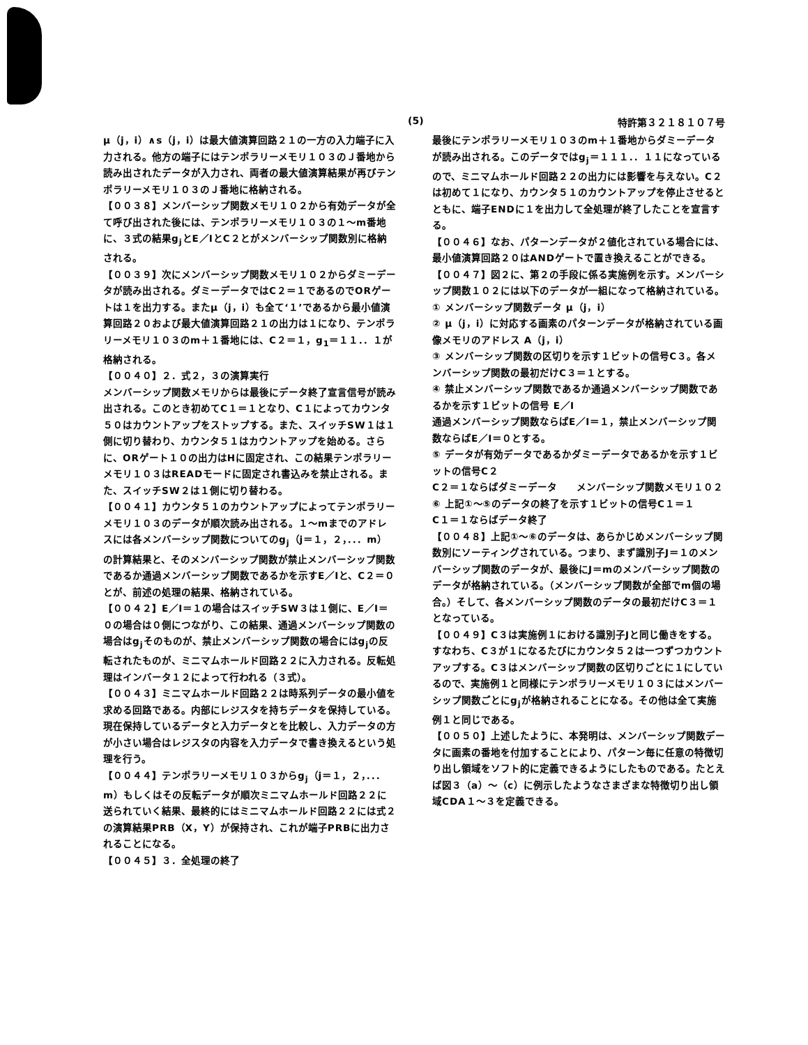(5) 特許第３２１８１０７号
μ（j，i）∧s（j，i）は最大値演算回路２１の一方の入力端子に入力される。他方の端子にはテンポラリーメモリ１０３のＪ番地から読み出されたデータが入力され、両者の最大値演算結果が再びテンポラリーメモリ１０３のＪ番地に格納される。
【００３８】メンバーシップ関数メモリ１０２から有効データが全て呼び出された後には、テンポラリーメモリ１０３の１～m番地に、３式の結果g<sub>j</sub>とE／IとC２とがメンバーシップ関数別に格納される。
【００３９】次にメンバーシップ関数メモリ１０２からダミーデータが読み出される。ダミーデータではC２＝１であるのでORゲートは１を出力する。またμ（j，i）も全て‘１’であるから最小値演算回路２０および最大値演算回路２１の出力は１になり、テンポラリーメモリ１０３のm＋１番地には、C２＝１，g<sub>1</sub>＝１１．．１が格納される。
【００４０】２．式２，３の演算実行
メンバーシップ関数メモリからは最後にデータ終了宣言信号が読み出される。このとき初めてC１＝１となり、C１によってカウンタ５０はカウントアップをストップする。また、スイッチSW１は１側に切り替わり、カウンタ５１はカウントアップを始める。さらに、ORゲート１０の出力はHに固定され、この結果テンポラリーメモリ１０３はREADモードに固定され書込みを禁止される。また、スイッチSW２は１側に切り替わる。
【００４１】カウンタ５１のカウントアップによってテンポラリーメモリ１０３のデータが順次読み出される。１～mまでのアドレスには各メンバーシップ関数についてのg<sub>j</sub>（j＝１，２，．．．m）の計算結果と、そのメンバーシップ関数が禁止メンバーシップ関数であるか通過メンバーシップ関数であるかを示すE／Iと、C２＝０とが、前述の処理の結果、格納されている。
【００４２】E／I＝１の場合はスイッチSW３は１側に、E／I＝０の場合は０側につながり、この結果、通過メンバーシップ関数の場合はg<sub>j</sub>そのものが、禁止メンバーシップ関数の場合にはg<sub>j</sub>の反転されたものが、ミニマムホールド回路２２に入力される。反転処理はインバータ１２によって行われる（３式）。
【００４３】ミニマムホールド回路２２は時系列データの最小値を求める回路である。内部にレジスタを持ちデータを保持している。現在保持しているデータと入力データとを比較し、入力データの方が小さい場合はレジスタの内容を入力データで書き換えるという処理を行う。
【００４４】テンポラリーメモリ１０３からg<sub>j</sub>（j＝１，２，．．．m）もしくはその反転データが順次ミニマムホールド回路２２に送られていく結果、最終的にはミニマムホールド回路２２には式２の演算結果PRB（X，Y）が保持され、これが端子PRBに出力されることになる。
【００４５】３．全処理の終了
最後にテンポラリーメモリ１０３のm＋１番地からダミーデータが読み出される。このデータではg<sub>j</sub>＝１１１．．１１になっているので、ミニマムホールド回路２２の出力には影響を与えない。C２は初めて１になり、カウンタ５１のカウントアップを停止させるとともに、端子ENDに１を出力して全処理が終了したことを宣言する。
【００４６】なお、パターンデータが２値化されている場合には、最小値演算回路２０はANDゲートで置き換えることができる。
【００４７】図２に、第２の手段に係る実施例を示す。メンバーシップ関数１０２には以下のデータが一組になって格納されている。
① メンバーシップ関数データ μ（j，i）
② μ（j，i）に対応する画素のパターンデータが格納されている画像メモリのアドレス A（j，i）
③ メンバーシップ関数の区切りを示す１ビットの信号C３。各メンバーシップ関数の最初だけC３＝１とする。
④ 禁止メンバーシップ関数であるか通過メンバーシップ関数であるかを示す１ビットの信号 E／I
通過メンバーシップ関数ならばE／I＝１，禁止メンバーシップ関数ならばE／I＝０とする。
⑤ データが有効データであるかダミーデータであるかを示す１ビットの信号C２
C２＝１ならばダミーデータ　　メンバーシップ関数メモリ１０２
⑥ 上記①～⑤のデータの終了を示す１ビットの信号C１＝１
C１＝１ならばデータ終了
【００４８】上記①～⑥のデータは、あらかじめメンバーシップ関数別にソーティングされている。つまり、まず識別子J＝１のメンバーシップ関数のデータが、最後にJ＝mのメンバーシップ関数のデータが格納されている。（メンバーシップ関数が全部でm個の場合。）そして、各メンバーシップ関数のデータの最初だけC３＝１となっている。
【００４９】C３は実施例１における識別子Jと同じ働きをする。すなわち、C３が１になるたびにカウンタ５２は一つずつカウントアップする。C３はメンバーシップ関数の区切りごとに１にしているので、実施例１と同様にテンポラリーメモリ１０３にはメンバーシップ関数ごとにg<sub>j</sub>が格納されることになる。その他は全て実施例１と同じである。
【００５０】上述したように、本発明は、メンバーシップ関数データに画素の番地を付加することにより、パターン毎に任意の特徴切り出し領域をソフト的に定義できるようにしたものである。たとえば図３（a）～（c）に例示したようなさまざまな特徴切り出し領域CDA１～３を定義できる。